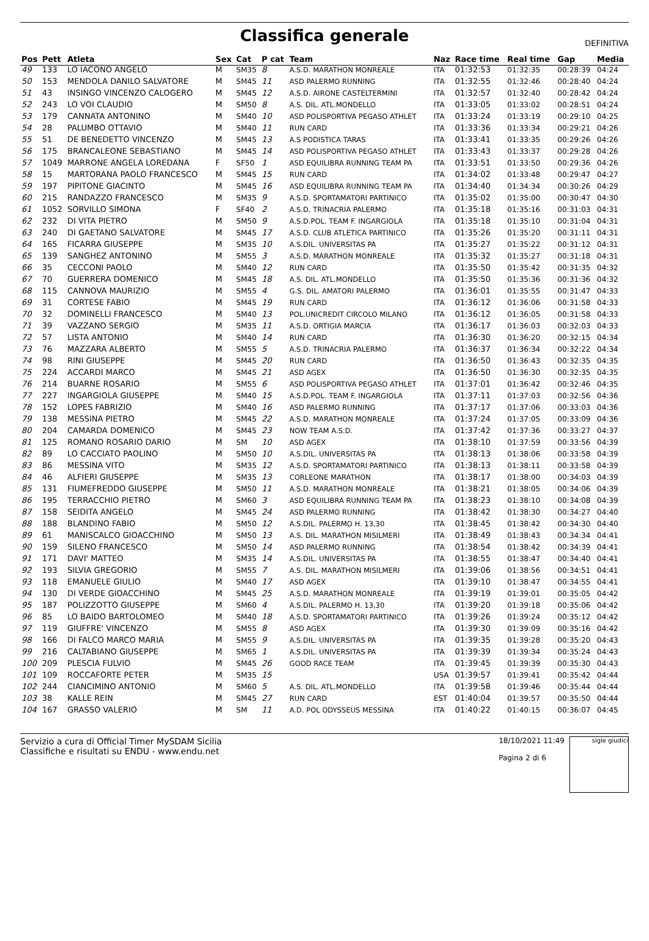Classifica generale
DEFINITIVA
| Pos | Pett | Atleta | Sex | Cat | P cat | Team | Naz | Race time | Real time | Gap | Media |
| --- | --- | --- | --- | --- | --- | --- | --- | --- | --- | --- | --- |
| 49 | 133 | LO IACONO ANGELO | M | SM35 | 8 | A.S.D. MARATHON MONREALE | ITA | 01:32:53 | 01:32:35 | 00:28:39 | 04:24 |
| 50 | 153 | MENDOLA DANILO SALVATORE | M | SM45 | 11 | ASD PALERMO RUNNING | ITA | 01:32:55 | 01:32:46 | 00:28:40 | 04:24 |
| 51 | 43 | INSINGO VINCENZO CALOGERO | M | SM45 | 12 | A.S.D. AIRONE CASTELTERMINI | ITA | 01:32:57 | 01:32:40 | 00:28:42 | 04:24 |
| 52 | 243 | LO VOI CLAUDIO | M | SM50 | 8 | A.S. DIL. ATL.MONDELLO | ITA | 01:33:05 | 01:33:02 | 00:28:51 | 04:24 |
| 53 | 179 | CANNATA ANTONINO | M | SM40 | 10 | ASD POLISPORTIVA PEGASO ATHLET | ITA | 01:33:24 | 01:33:19 | 00:29:10 | 04:25 |
| 54 | 28 | PALUMBO OTTAVIO | M | SM40 | 11 | RUN CARD | ITA | 01:33:36 | 01:33:34 | 00:29:21 | 04:26 |
| 55 | 51 | DE BENEDETTO VINCENZO | M | SM45 | 13 | A.S PODISTICA TARAS | ITA | 01:33:41 | 01:33:35 | 00:29:26 | 04:26 |
| 56 | 175 | BRANCALEONE SEBASTIANO | M | SM45 | 14 | ASD POLISPORTIVA PEGASO ATHLET | ITA | 01:33:43 | 01:33:37 | 00:29:28 | 04:26 |
| 57 | 1049 | MARRONE ANGELA LOREDANA | F | SF50 | 1 | ASD EQUILIBRA RUNNING TEAM PA | ITA | 01:33:51 | 01:33:50 | 00:29:36 | 04:26 |
| 58 | 15 | MARTORANA PAOLO FRANCESCO | M | SM45 | 15 | RUN CARD | ITA | 01:34:02 | 01:33:48 | 00:29:47 | 04:27 |
| 59 | 197 | PIPITONE GIACINTO | M | SM45 | 16 | ASD EQUILIBRA RUNNING TEAM PA | ITA | 01:34:40 | 01:34:34 | 00:30:26 | 04:29 |
| 60 | 215 | RANDAZZO FRANCESCO | M | SM35 | 9 | A.S.D. SPORTAMATORI PARTINICO | ITA | 01:35:02 | 01:35:00 | 00:30:47 | 04:30 |
| 61 | 1052 | SORVILLO SIMONA | F | SF40 | 2 | A.S.D. TRINACRIA PALERMO | ITA | 01:35:18 | 01:35:16 | 00:31:03 | 04:31 |
| 62 | 232 | DI VITA PIETRO | M | SM50 | 9 | A.S.D.POL. TEAM F. INGARGIOLA | ITA | 01:35:18 | 01:35:10 | 00:31:04 | 04:31 |
| 63 | 240 | DI GAETANO SALVATORE | M | SM45 | 17 | A.S.D. CLUB ATLETICA PARTINICO | ITA | 01:35:26 | 01:35:20 | 00:31:11 | 04:31 |
| 64 | 165 | FICARRA GIUSEPPE | M | SM35 | 10 | A.S.DIL. UNIVERSITAS PA | ITA | 01:35:27 | 01:35:22 | 00:31:12 | 04:31 |
| 65 | 139 | SANGHEZ ANTONINO | M | SM55 | 3 | A.S.D. MARATHON MONREALE | ITA | 01:35:32 | 01:35:27 | 00:31:18 | 04:31 |
| 66 | 35 | CECCONI PAOLO | M | SM40 | 12 | RUN CARD | ITA | 01:35:50 | 01:35:42 | 00:31:35 | 04:32 |
| 67 | 70 | GUERRERA DOMENICO | M | SM45 | 18 | A.S. DIL. ATL.MONDELLO | ITA | 01:35:50 | 01:35:36 | 00:31:36 | 04:32 |
| 68 | 115 | CANNOVA MAURIZIO | M | SM55 | 4 | G.S. DIL. AMATORI PALERMO | ITA | 01:36:01 | 01:35:55 | 00:31:47 | 04:33 |
| 69 | 31 | CORTESE FABIO | M | SM45 | 19 | RUN CARD | ITA | 01:36:12 | 01:36:06 | 00:31:58 | 04:33 |
| 70 | 32 | DOMINELLI FRANCESCO | M | SM40 | 13 | POL.UNICREDIT CIRCOLO MILANO | ITA | 01:36:12 | 01:36:05 | 00:31:58 | 04:33 |
| 71 | 39 | VAZZANO SERGIO | M | SM35 | 11 | A.S.D. ORTIGIA MARCIA | ITA | 01:36:17 | 01:36:03 | 00:32:03 | 04:33 |
| 72 | 57 | LISTA ANTONIO | M | SM40 | 14 | RUN CARD | ITA | 01:36:30 | 01:36:20 | 00:32:15 | 04:34 |
| 73 | 76 | MAZZARA ALBERTO | M | SM55 | 5 | A.S.D. TRINACRIA PALERMO | ITA | 01:36:37 | 01:36:34 | 00:32:22 | 04:34 |
| 74 | 98 | RINI GIUSEPPE | M | SM45 | 20 | RUN CARD | ITA | 01:36:50 | 01:36:43 | 00:32:35 | 04:35 |
| 75 | 224 | ACCARDI MARCO | M | SM45 | 21 | ASD AGEX | ITA | 01:36:50 | 01:36:30 | 00:32:35 | 04:35 |
| 76 | 214 | BUARNE ROSARIO | M | SM55 | 6 | ASD POLISPORTIVA PEGASO ATHLET | ITA | 01:37:01 | 01:36:42 | 00:32:46 | 04:35 |
| 77 | 227 | INGARGIOLA GIUSEPPE | M | SM40 | 15 | A.S.D.POL. TEAM F. INGARGIOLA | ITA | 01:37:11 | 01:37:03 | 00:32:56 | 04:36 |
| 78 | 152 | LOPES FABRIZIO | M | SM40 | 16 | ASD PALERMO RUNNING | ITA | 01:37:17 | 01:37:06 | 00:33:03 | 04:36 |
| 79 | 138 | MESSINA PIETRO | M | SM45 | 22 | A.S.D. MARATHON MONREALE | ITA | 01:37:24 | 01:37:05 | 00:33:09 | 04:36 |
| 80 | 204 | CAMARDA DOMENICO | M | SM45 | 23 | NOW TEAM A.S.D. | ITA | 01:37:42 | 01:37:36 | 00:33:27 | 04:37 |
| 81 | 125 | ROMANO ROSARIO DARIO | M | SM | 10 | ASD AGEX | ITA | 01:38:10 | 01:37:59 | 00:33:56 | 04:39 |
| 82 | 89 | LO CACCIATO PAOLINO | M | SM50 | 10 | A.S.DIL. UNIVERSITAS PA | ITA | 01:38:13 | 01:38:06 | 00:33:58 | 04:39 |
| 83 | 86 | MESSINA VITO | M | SM35 | 12 | A.S.D. SPORTAMATORI PARTINICO | ITA | 01:38:13 | 01:38:11 | 00:33:58 | 04:39 |
| 84 | 46 | ALFIERI GIUSEPPE | M | SM35 | 13 | CORLEONE MARATHON | ITA | 01:38:17 | 01:38:00 | 00:34:03 | 04:39 |
| 85 | 131 | FIUMEFREDDO GIUSEPPE | M | SM50 | 11 | A.S.D. MARATHON MONREALE | ITA | 01:38:21 | 01:38:05 | 00:34:06 | 04:39 |
| 86 | 195 | TERRACCHIO PIETRO | M | SM60 | 3 | ASD EQUILIBRA RUNNING TEAM PA | ITA | 01:38:23 | 01:38:10 | 00:34:08 | 04:39 |
| 87 | 158 | SEIDITA ANGELO | M | SM45 | 24 | ASD PALERMO RUNNING | ITA | 01:38:42 | 01:38:30 | 00:34:27 | 04:40 |
| 88 | 188 | BLANDINO FABIO | M | SM50 | 12 | A.S.DIL. PALERMO H. 13,30 | ITA | 01:38:45 | 01:38:42 | 00:34:30 | 04:40 |
| 89 | 61 | MANISCALCO GIOACCHINO | M | SM50 | 13 | A.S. DIL. MARATHON MISILMERI | ITA | 01:38:49 | 01:38:43 | 00:34:34 | 04:41 |
| 90 | 159 | SILENO FRANCESCO | M | SM50 | 14 | ASD PALERMO RUNNING | ITA | 01:38:54 | 01:38:42 | 00:34:39 | 04:41 |
| 91 | 171 | DAVI' MATTEO | M | SM35 | 14 | A.S.DIL. UNIVERSITAS PA | ITA | 01:38:55 | 01:38:47 | 00:34:40 | 04:41 |
| 92 | 193 | SILVIA GREGORIO | M | SM55 | 7 | A.S. DIL. MARATHON MISILMERI | ITA | 01:39:06 | 01:38:56 | 00:34:51 | 04:41 |
| 93 | 118 | EMANUELE GIULIO | M | SM40 | 17 | ASD AGEX | ITA | 01:39:10 | 01:38:47 | 00:34:55 | 04:41 |
| 94 | 130 | DI VERDE GIOACCHINO | M | SM45 | 25 | A.S.D. MARATHON MONREALE | ITA | 01:39:19 | 01:39:01 | 00:35:05 | 04:42 |
| 95 | 187 | POLIZZOTTO GIUSEPPE | M | SM60 | 4 | A.S.DIL. PALERMO H. 13,30 | ITA | 01:39:20 | 01:39:18 | 00:35:06 | 04:42 |
| 96 | 85 | LO BAIDO BARTOLOMEO | M | SM40 | 18 | A.S.D. SPORTAMATORI PARTINICO | ITA | 01:39:26 | 01:39:24 | 00:35:12 | 04:42 |
| 97 | 119 | GIUFFRE' VINCENZO | M | SM55 | 8 | ASD AGEX | ITA | 01:39:30 | 01:39:09 | 00:35:16 | 04:42 |
| 98 | 166 | DI FALCO MARCO MARIA | M | SM55 | 9 | A.S.DIL. UNIVERSITAS PA | ITA | 01:39:35 | 01:39:28 | 00:35:20 | 04:43 |
| 99 | 216 | CALTABIANO GIUSEPPE | M | SM65 | 1 | A.S.DIL. UNIVERSITAS PA | ITA | 01:39:39 | 01:39:34 | 00:35:24 | 04:43 |
| 100 | 209 | PLESCIA FULVIO | M | SM45 | 26 | GOOD RACE TEAM | ITA | 01:39:45 | 01:39:39 | 00:35:30 | 04:43 |
| 101 | 109 | ROCCAFORTE PETER | M | SM35 | 15 | | USA | 01:39:57 | 01:39:41 | 00:35:42 | 04:44 |
| 102 | 244 | CIANCIMINO ANTONIO | M | SM60 | 5 | A.S. DIL. ATL.MONDELLO | ITA | 01:39:58 | 01:39:46 | 00:35:44 | 04:44 |
| 103 | 38 | KALLE REIN | M | SM45 | 27 | RUN CARD | EST | 01:40:04 | 01:39:57 | 00:35:50 | 04:44 |
| 104 | 167 | GRASSO VALERIO | M | SM | 11 | A.D. POL ODYSSEUS MESSINA | ITA | 01:40:22 | 01:40:15 | 00:36:07 | 04:45 |
Servizio a cura di Official Timer MySDAM Sicilia
Classifiche e risultati su ENDU - www.endu.net
18/10/2021 11:49
Pagina 2 di 6
sigle giudici